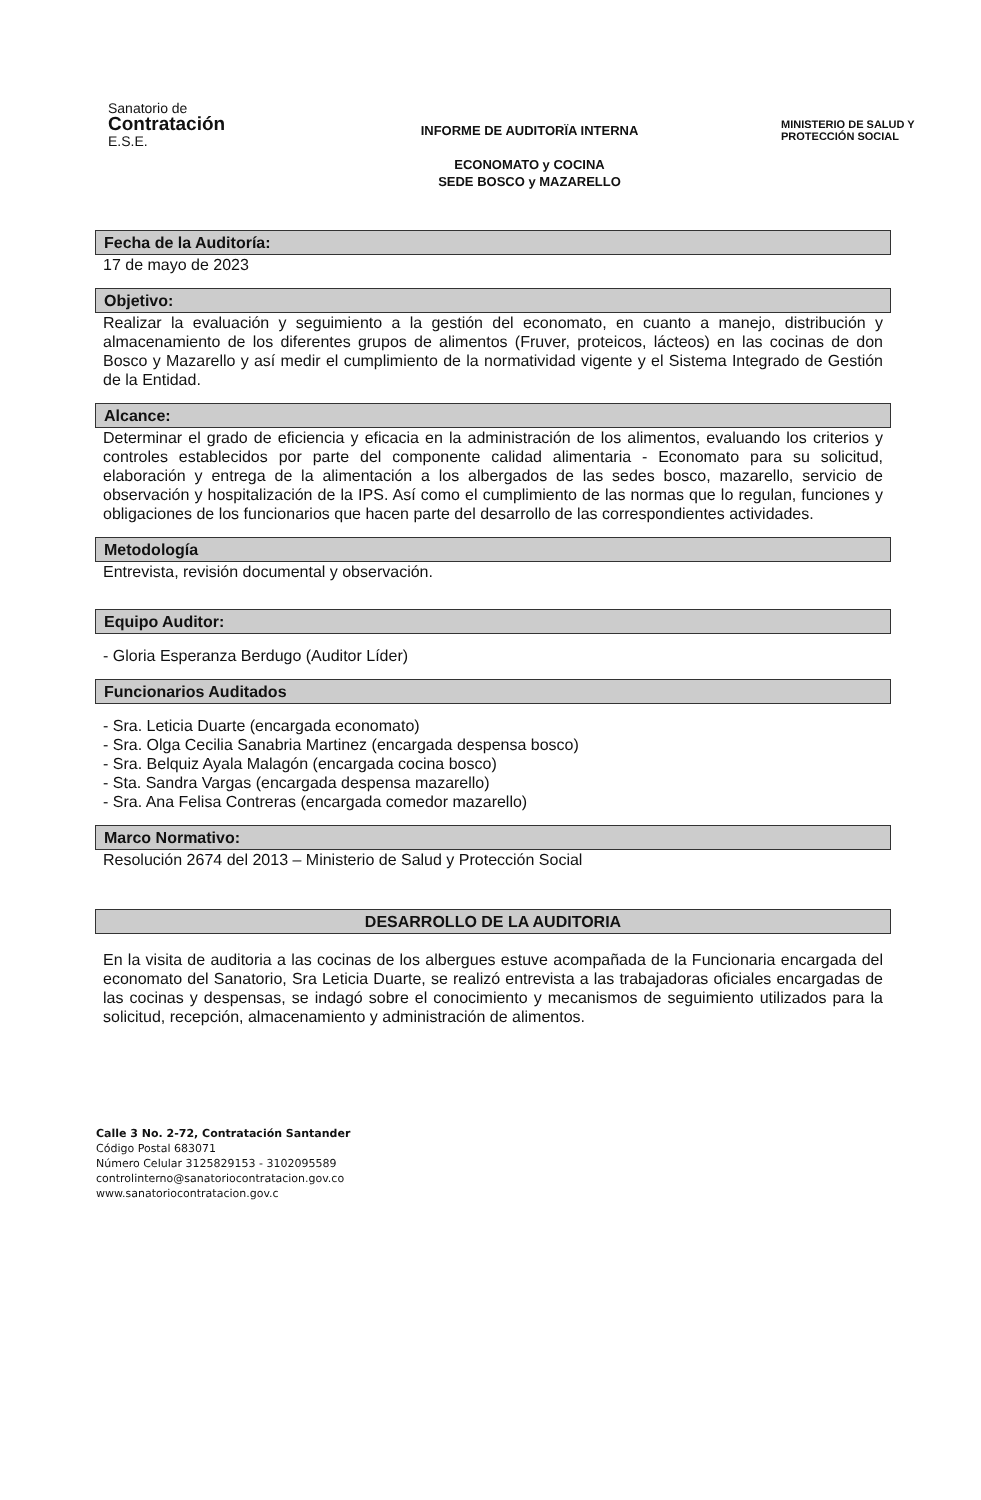Sanatorio de
Contratación
E.S.E.
INFORME DE AUDITORÏA INTERNA
ECONOMATO y COCINA
SEDE BOSCO y MAZARELLO
MINISTERIO DE SALUD Y PROTECCIÓN SOCIAL
Fecha de la Auditoría:
17 de mayo de 2023
Objetivo:
Realizar la evaluación y seguimiento a la gestión del economato, en cuanto a manejo, distribución y almacenamiento de los diferentes grupos de alimentos (Fruver, proteicos, lácteos) en las cocinas de don Bosco y Mazarello y así medir el cumplimiento de la normatividad vigente y el Sistema Integrado de Gestión de la Entidad.
Alcance:
Determinar el grado de eficiencia y eficacia en la administración de los alimentos, evaluando los criterios y controles establecidos por parte del componente calidad alimentaria - Economato para su solicitud, elaboración y entrega de la alimentación a los albergados de las sedes bosco, mazarello, servicio de observación y hospitalización de la IPS. Así como el cumplimiento de las normas que lo regulan, funciones y obligaciones de los funcionarios que hacen parte del desarrollo de las correspondientes actividades.
Metodología
Entrevista, revisión documental y observación.
Equipo Auditor:
- Gloria Esperanza Berdugo (Auditor Líder)
Funcionarios Auditados
- Sra. Leticia Duarte (encargada economato)
- Sra. Olga Cecilia Sanabria Martinez (encargada despensa bosco)
- Sra. Belquiz Ayala Malagón (encargada cocina bosco)
- Sta. Sandra Vargas (encargada despensa mazarello)
- Sra. Ana Felisa Contreras (encargada comedor mazarello)
Marco Normativo:
Resolución 2674 del 2013 – Ministerio de Salud y Protección Social
DESARROLLO DE LA AUDITORIA
En la visita de auditoria a las cocinas de los albergues estuve acompañada de la Funcionaria encargada del economato del Sanatorio, Sra Leticia Duarte, se realizó entrevista a las trabajadoras oficiales encargadas de las cocinas y despensas, se indagó sobre el conocimiento y mecanismos de seguimiento utilizados para la solicitud, recepción, almacenamiento y administración de alimentos.
Calle 3 No. 2-72, Contratación Santander
Código Postal 683071
Número Celular 3125829153 - 3102095589
controlinterno@sanatoriocontratacion.gov.co
www.sanatoriocontratacion.gov.c